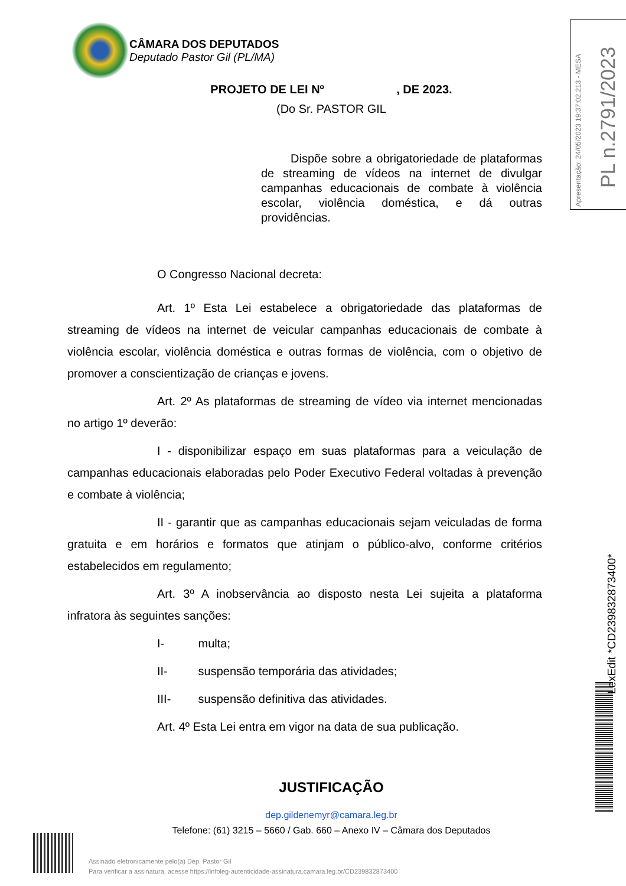CÂMARA DOS DEPUTADOS
Deputado Pastor Gil (PL/MA)
PROJETO DE LEI Nº , DE 2023.
(Do Sr. PASTOR GIL
Dispõe sobre a obrigatoriedade de plataformas de streaming de vídeos na internet de divulgar campanhas educacionais de combate à violência escolar, violência doméstica, e dá outras providências.
O Congresso Nacional decreta:
Art. 1º Esta Lei estabelece a obrigatoriedade das plataformas de streaming de vídeos na internet de veicular campanhas educacionais de combate à violência escolar, violência doméstica e outras formas de violência, com o objetivo de promover a conscientização de crianças e jovens.
Art. 2º As plataformas de streaming de vídeo via internet mencionadas no artigo 1º deverão:
I - disponibilizar espaço em suas plataformas para a veiculação de campanhas educacionais elaboradas pelo Poder Executivo Federal voltadas à prevenção e combate à violência;
II - garantir que as campanhas educacionais sejam veiculadas de forma gratuita e em horários e formatos que atinjam o público-alvo, conforme critérios estabelecidos em regulamento;
Art. 3º A inobservância ao disposto nesta Lei sujeita a plataforma infratora às seguintes sanções:
I- multa;
II- suspensão temporária das atividades;
III- suspensão definitiva das atividades.
Art. 4º Esta Lei entra em vigor na data de sua publicação.
JUSTIFICAÇÃO
dep.gildenemyr@camara.leg.br
Telefone: (61) 3215 – 5660 / Gab. 660 – Anexo IV – Câmara dos Deputados
Assinado eletronicamente pelo(a) Dep. Pastor Gil
Para verificar a assinatura, acesse https://infoleg-autenticidade-assinatura.camara.leg.br/CD239832873400
Apresentação: 24/05/2023 19:37:02.213 - MESA PL n.2791/2023
LexEdit *CD239832873400*